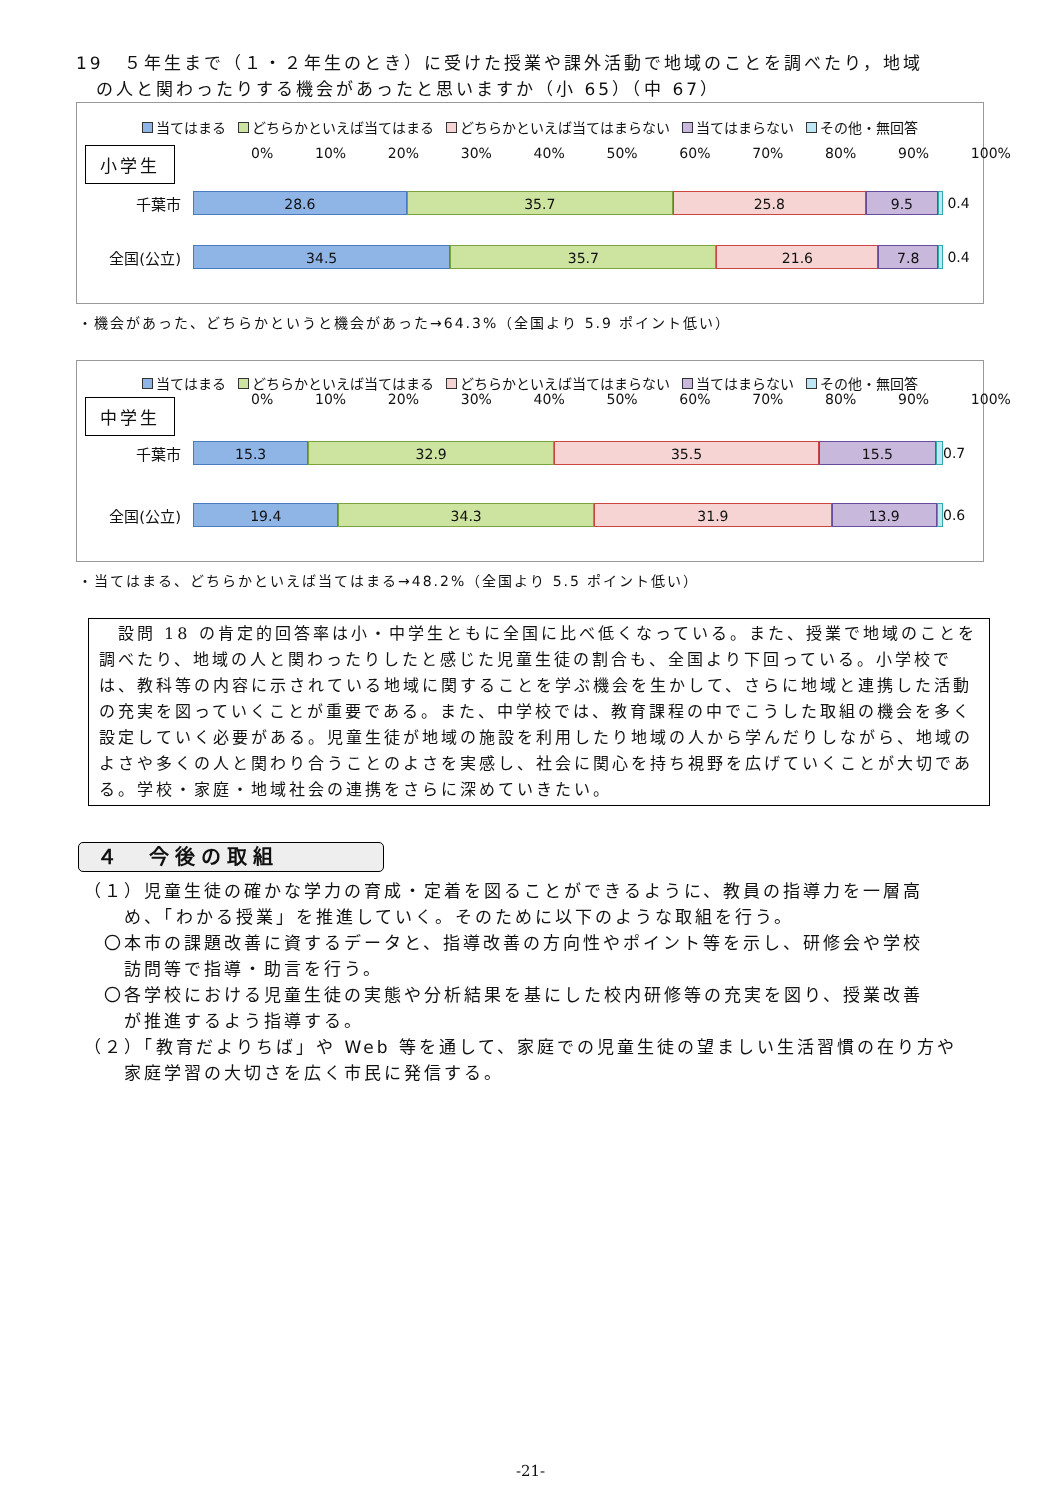19　５年生まで（１・２年生のとき）に受けた授業や課外活動で地域のことを調べたり，地域
　の人と関わったりする機会があったと思いますか（小 65）（中 67）
当てはまる どちらかといえば当てはまる どちらかといえば当てはまらない 当てはまらない その他・無回答
小学生 0% 10% 20% 30% 40% 50% 60% 70% 80% 90% 100%
千葉市
28.6 35.7 25.8 9.5
0.4
全国(公立)
34.5 35.7 21.6 7.8
0.4
・機会があった、どちらかというと機会があった→64.3%（全国より 5.9 ポイント低い）
当てはまる どちらかといえば当てはまる どちらかといえば当てはまらない 当てはまらない その他・無回答
中学生 0% 10% 20% 30% 40% 50% 60% 70% 80% 90% 100%
千葉市
15.3 32.9 35.5 15.5
0.7
全国(公立)
19.4 34.3 31.9 13.9
0.6
・当てはまる、どちらかといえば当てはまる→48.2%（全国より 5.5 ポイント低い）
　設問 18 の肯定的回答率は小・中学生ともに全国に比べ低くなっている。また、授業で地域のことを調べたり、地域の人と関わったりしたと感じた児童生徒の割合も、全国より下回っている。小学校では、教科等の内容に示されている地域に関することを学ぶ機会を生かして、さらに地域と連携した活動の充実を図っていくことが重要である。また、中学校では、教育課程の中でこうした取組の機会を多く設定していく必要がある。児童生徒が地域の施設を利用したり地域の人から学んだりしながら、地域のよさや多くの人と関わり合うことのよさを実感し、社会に関心を持ち視野を広げていくことが大切である。学校・家庭・地域社会の連携をさらに深めていきたい。
４　今後の取組
（１）児童生徒の確かな学力の育成・定着を図ることができるように、教員の指導力を一層高
　　め、「わかる授業」を推進していく。そのために以下のような取組を行う。
　〇本市の課題改善に資するデータと、指導改善の方向性やポイント等を示し、研修会や学校
　　訪問等で指導・助言を行う。
　〇各学校における児童生徒の実態や分析結果を基にした校内研修等の充実を図り、授業改善
　　が推進するよう指導する。
（２）「教育だよりちば」や Web 等を通して、家庭での児童生徒の望ましい生活習慣の在り方や
　　家庭学習の大切さを広く市民に発信する。
-21-